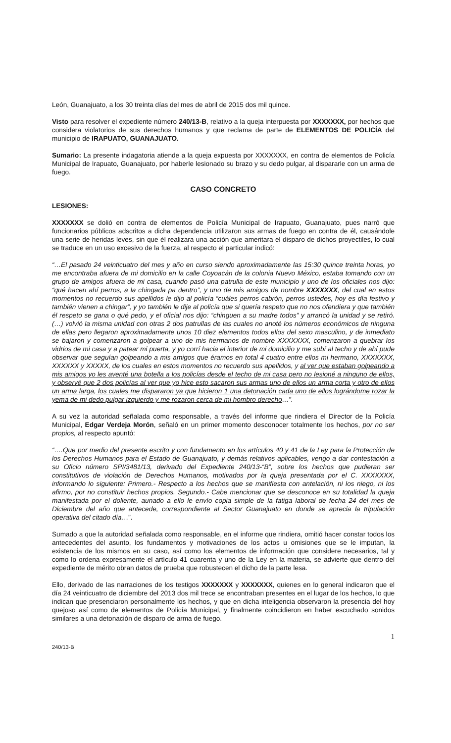León, Guanajuato, a los 30 treinta días del mes de abril de 2015 dos mil quince.
Visto para resolver el expediente número 240/13-B, relativo a la queja interpuesta por XXXXXXX, por hechos que considera violatorios de sus derechos humanos y que reclama de parte de ELEMENTOS DE POLICÍA del municipio de IRAPUATO, GUANAJUATO.
Sumario: La presente indagatoria atiende a la queja expuesta por XXXXXXX, en contra de elementos de Policía Municipal de Irapuato, Guanajuato, por haberle lesionado su brazo y su dedo pulgar, al dispararle con un arma de fuego.
CASO CONCRETO
LESIONES:
XXXXXXX se dolió en contra de elementos de Policía Municipal de Irapuato, Guanajuato, pues narró que funcionarios públicos adscritos a dicha dependencia utilizaron sus armas de fuego en contra de él, causándole una serie de heridas leves, sin que él realizara una acción que ameritara el disparo de dichos proyectiles, lo cual se traduce en un uso excesivo de la fuerza, al respecto el particular indicó:
“…El pasado 24 veinticuatro del mes y año en curso siendo aproximadamente las 15:30 quince treinta horas, yo me encontraba afuera de mi domicilio en la calle Coyoacán de la colonia Nuevo México, estaba tomando con un grupo de amigos afuera de mi casa, cuando pasó una patrulla de este municipio y uno de los oficiales nos dijo: “qué hacen ahí perros, a la chingada pa dentro”, y uno de mis amigos de nombre XXXXXXX, del cual en estos momentos no recuerdo sus apellidos le dijo al policía “cuáles perros cabrón, perros ustedes, hoy es día festivo y también vienen a chingar”, y yo también le dije al policía que si quería respeto que no nos ofendiera y que también él respeto se gana o qué pedo, y el oficial nos dijo: “chinguen a su madre todos” y arrancó la unidad y se retiró. (…) volvió la misma unidad con otras 2 dos patrullas de las cuales no anoté los números económicos de ninguna de ellas pero llegaron aproximadamente unos 10 diez elementos todos ellos del sexo masculino, y de inmediato se bajaron y comenzaron a golpear a uno de mis hermanos de nombre XXXXXXX, comenzaron a quebrar los vidrios de mi casa y a patear mi puerta, y yo corrí hacia el interior de mi domicilio y me subí al techo y de ahí pude observar que seguían golpeando a mis amigos que éramos en total 4 cuatro entre ellos mi hermano, XXXXXXX, XXXXXX y XXXXX, de los cuales en estos momentos no recuerdo sus apellidos, y al ver que estaban golpeando a mis amigos yo les aventé una botella a los policías desde el techo de mi casa pero no lesioné a ninguno de ellos, y observé que 2 dos policías al ver que yo hice esto sacaron sus armas uno de ellos un arma corta y otro de ellos un arma larga, los cuales me dispararon ya que hicieron 1 una detonación cada uno de ellos lográndome rozar la yema de mi dedo pulgar izquierdo y me rozaron cerca de mi hombro derecho…”.
A su vez la autoridad señalada como responsable, a través del informe que rindiera el Director de la Policía Municipal, Edgar Verdeja Morón, señaló en un primer momento desconocer totalmente los hechos, por no ser propios, al respecto apuntó:
“….Que por medio del presente escrito y con fundamento en los artículos 40 y 41 de la Ley para la Protección de los Derechos Humanos para el Estado de Guanajuato, y demás relativos aplicables, vengo a dar contestación a su Oficio número SPI/3481/13, derivado del Expediente 240/13-“B”, sobre los hechos que pudieran ser constitutivos de violación de Derechos Humanos, motivados por la queja presentada por el C. XXXXXXX, informando lo siguiente: Primero.- Respecto a los hechos que se manifiesta con antelación, ni los niego, ni los afirmo, por no constituir hechos propios. Segundo.- Cabe mencionar que se desconoce en su totalidad la queja manifestada por el doliente, aunado a ello le envío copia simple de la fatiga laboral de fecha 24 del mes de Diciembre del año que antecede, correspondiente al Sector Guanajuato en donde se aprecia la tripulación operativa del citado día…”.
Sumado a que la autoridad señalada como responsable, en el informe que rindiera, omitió hacer constar todos los antecedentes del asunto, los fundamentos y motivaciones de los actos u omisiones que se le imputan, la existencia de los mismos en su caso, así como los elementos de información que considere necesarios, tal y como lo ordena expresamente el artículo 41 cuarenta y uno de la Ley en la materia, se advierte que dentro del expediente de mérito obran datos de prueba que robustecen el dicho de la parte lesa.
Ello, derivado de las narraciones de los testigos XXXXXXX y XXXXXXX, quienes en lo general indicaron que el día 24 veinticuatro de diciembre del 2013 dos mil trece se encontraban presentes en el lugar de los hechos, lo que indican que presenciaron personalmente los hechos, y que en dicha inteligencia observaron la presencia del hoy quejoso así como de elementos de Policía Municipal, y finalmente coincidieron en haber escuchado sonidos similares a una detonación de disparo de arma de fuego.
1
240/13-B